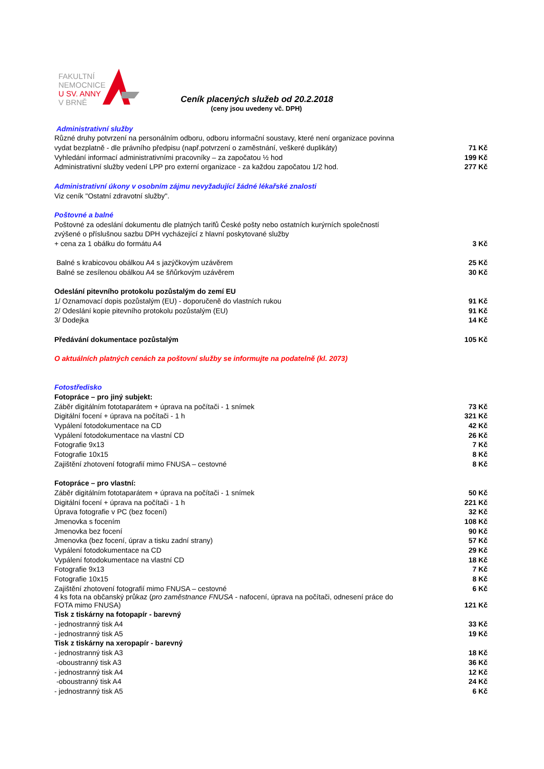FAKULTNÍ
NEMOCNICE
U SV. ANNY
V BRNĚ
Ceník placených služeb od 20.2.2018
(ceny jsou uvedeny vč. DPH)
| Administrativní služby | |
| Různé druhy potvrzení na personálním odboru, odboru informační soustavy, které není organizace povinna | |
| vydat bezplatně - dle právního předpisu (např.potvrzení o zaměstnání, veškeré duplikáty) | 71 Kč |
| Vyhledání informací administrativními pracovníky – za započatou ½ hod | 199 Kč |
| Administrativní služby vedení LPP pro externí organizace - za každou započatou 1/2 hod. | 277 Kč |
| Administrativní úkony v osobním zájmu nevyžadující žádné lékařské znalosti | |
| Viz ceník "Ostatní zdravotní služby". | |
| Poštovné a balné | |
| Poštovné za odeslání dokumentu dle platných tarifů České pošty nebo ostatních kurýrních společností | |
| zvýšené o příslušnou sazbu DPH vycházející z hlavní poskytované služby | |
| + cena za 1 obálku do formátu A4 | 3 Kč |
| Balné s krabicovou obálkou A4 s jazýčkovým uzávěrem | 25 Kč |
| Balné se zesílenou obálkou A4 se šňůrkovým uzávěrem | 30 Kč |
| Odeslání pitevního protokolu pozůstalým do zemí EU | |
| 1/ Oznamovací dopis pozůstalým (EU) - doporučeně do vlastních rukou | 91 Kč |
| 2/ Odeslání kopie pitevního protokolu pozůstalým (EU) | 91 Kč |
| 3/ Dodejka | 14 Kč |
| Předávání dokumentace pozůstalým | 105 Kč |
| O aktuálních platných cenách za poštovní služby se informujte na podatelně (kl. 2073) | |
| Fotostředisko | |
| Fotopráce – pro jiný subjekt: | |
| Záběr digitálním fototaparátem + úprava na počítači - 1 snímek | 73 Kč |
| Digitální focení + úprava na počítači - 1 h | 321 Kč |
| Vypálení fotodokumentace na CD | 42 Kč |
| Vypálení fotodokumentace na vlastní CD | 26 Kč |
| Fotografie 9x13 | 7 Kč |
| Fotografie 10x15 | 8 Kč |
| Zajištění zhotovení fotografií mimo FNUSA – cestovné | 8 Kč |
| Fotopráce – pro vlastní: | |
| Záběr digitálním fototaparátem + úprava na počítači - 1 snímek | 50 Kč |
| Digitální focení + úprava na počítači - 1 h | 221 Kč |
| Úprava fotografie v PC (bez focení) | 32 Kč |
| Jmenovka s focením | 108 Kč |
| Jmenovka bez focení | 90 Kč |
| Jmenovka (bez focení, úprav a tisku zadní strany) | 57 Kč |
| Vypálení fotodokumentace na CD | 29 Kč |
| Vypálení fotodokumentace na vlastní CD | 18 Kč |
| Fotografie 9x13 | 7 Kč |
| Fotografie 10x15 | 8 Kč |
| Zajištění zhotovení fotografií mimo FNUSA – cestovné | 6 Kč |
| 4 ks fota na občanský průkaz ( pro zaměstnance FNUSA - nafocení, úprava na počítači, odnesení práce do FOTA mimo FNUSA) | 121 Kč |
| Tisk z tiskárny na fotopapír - barevný | |
| - jednostranný tisk A4 | 33 Kč |
| - jednostranný tisk A5 | 19 Kč |
| Tisk z tiskárny na xeropapír - barevný | |
| - jednostranný tisk A3 | 18 Kč |
| -oboustranný tisk A3 | 36 Kč |
| - jednostranný tisk A4 | 12 Kč |
| -oboustranný tisk A4 | 24 Kč |
| - jednostranný tisk A5 | 6 Kč |